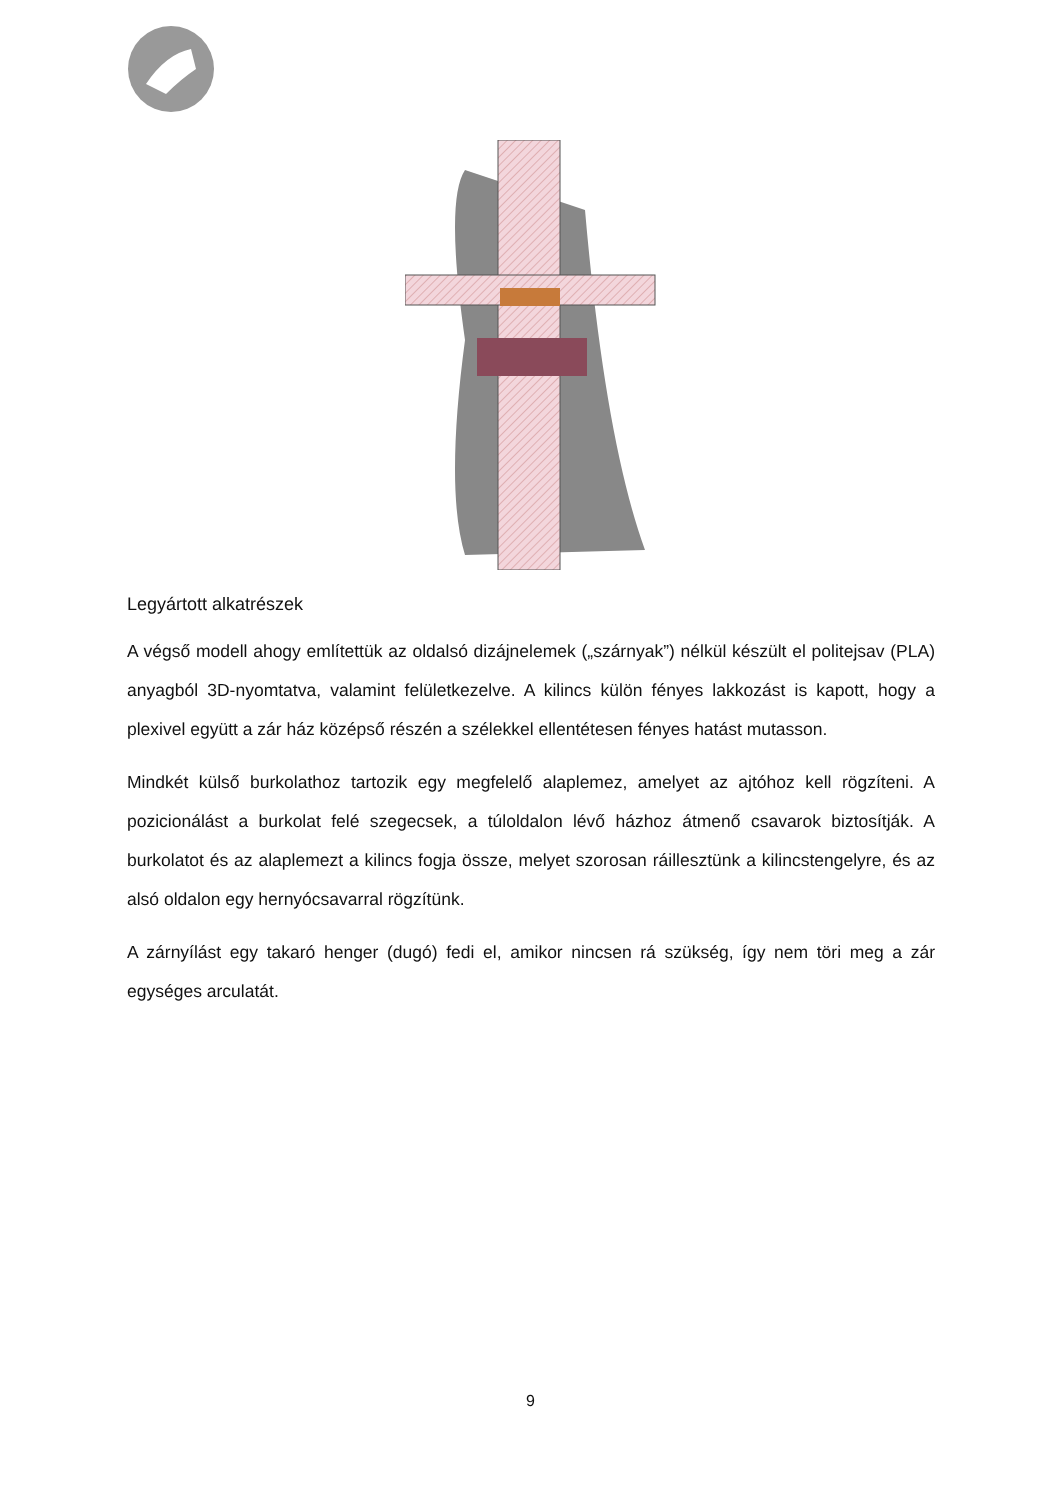Legyártott alkatrészek
A végső modell ahogy említettük az oldalsó dizájnelemek („szárnyak”) nélkül készült el politejsav (PLA) anyagból 3D-nyomtatva, valamint felületkezelve. A kilincs külön fényes lakkozást is kapott, hogy a plexivel együtt a zár ház középső részén a szélekkel ellentétesen fényes hatást mutasson.
Mindkét külső burkolathoz tartozik egy megfelelő alaplemez, amelyet az ajtóhoz kell rögzíteni. A pozicionálást a burkolat felé szegecsek, a túloldalon lévő házhoz átmenő csavarok biztosítják. A burkolatot és az alaplemezt a kilincs fogja össze, melyet szorosan ráillesztünk a kilincstengelyre, és az alsó oldalon egy hernyócsavarral rögzítünk.
A zárnyílást egy takaró henger (dugó) fedi el, amikor nincsen rá szükség, így nem töri meg a zár egységes arculatát.
9